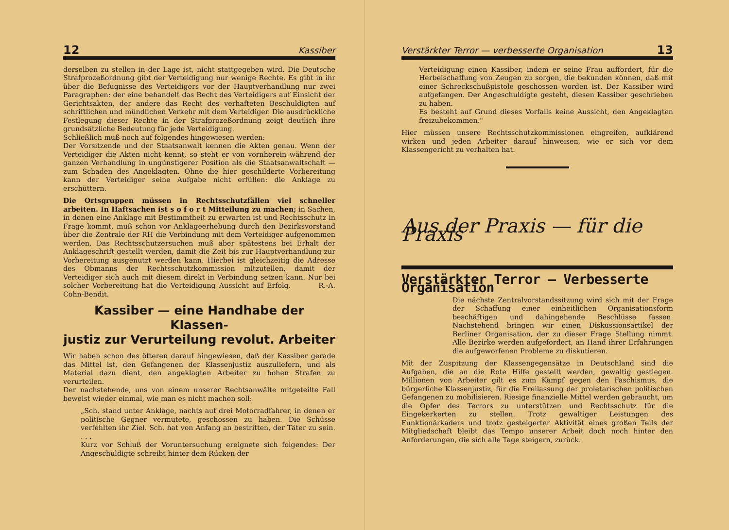12 Kassiber
derselben zu stellen in der Lage ist, nicht stattgegeben wird. Die Deutsche Strafprozeßordnung gibt der Verteidigung nur wenige Rechte. Es gibt in ihr über die Befugnisse des Verteidigers vor der Hauptverhandlung nur zwei Paragraphen: der eine behandelt das Recht des Verteidigers auf Einsicht der Gerichtsakten, der andere das Recht des verhafteten Beschuldigten auf schriftlichen und mündlichen Verkehr mit dem Verteidiger. Die ausdrückliche Festlegung dieser Rechte in der Strafprozeßordnung zeigt deutlich ihre grundsätzliche Bedeutung für jede Verteidigung.
Schließlich muß noch auf folgendes hingewiesen werden:
Der Vorsitzende und der Staatsanwalt kennen die Akten genau. Wenn der Verteidiger die Akten nicht kennt, so steht er von vornherein während der ganzen Verhandlung in ungünstigerer Position als die Staatsanwaltschaft — zum Schaden des Angeklagten. Ohne die hier geschilderte Vorbereitung kann der Verteidiger seine Aufgabe nicht erfüllen: die Anklage zu erschüttern.
Die Ortsgruppen müssen in Rechtsschutzfällen viel schneller arbeiten. In Haftsachen ist s o f o r t Mitteilung zu machen; in Sachen, in denen eine Anklage mit Bestimmtheit zu erwarten ist und Rechtsschutz in Frage kommt, muß schon vor Anklageerhebung durch den Bezirksvorstand über die Zentrale der RH die Verbindung mit dem Verteidiger aufgenommen werden. Das Rechtsschutzersuchen muß aber spätestens bei Erhalt der Anklageschrift gestellt werden, damit die Zeit bis zur Hauptverhandlung zur Vorbereitung ausgenutzt werden kann. Hierbei ist gleichzeitig die Adresse des Obmanns der Rechtsschutzkommission mitzuteilen, damit der Verteidiger sich auch mit diesem direkt in Verbindung setzen kann. Nur bei solcher Vorbereitung hat die Verteidigung Aussicht auf Erfolg. R.-A. Cohn-Bendit.
Kassiber — eine Handhabe der Klassen-
justiz zur Verurteilung revolut. Arbeiter
Wir haben schon des öfteren darauf hingewiesen, daß der Kassiber gerade das Mittel ist, den Gefangenen der Klassenjustiz auszuliefern, und als Material dazu dient, den angeklagten Arbeiter zu hohen Strafen zu verurteilen.
Der nachstehende, uns von einem unserer Rechtsanwälte mitgeteilte Fall beweist wieder einmal, wie man es nicht machen soll:
„Sch. stand unter Anklage, nachts auf drei Motorradfahrer, in denen er politische Gegner vermutete, geschossen zu haben. Die Schüsse verfehlten ihr Ziel. Sch. hat von Anfang an bestritten, der Täter zu sein. . . .
Kurz vor Schluß der Voruntersuchung ereignete sich folgendes: Der Angeschuldigte schreibt hinter dem Rücken der
Verstärkter Terror — verbesserte Organisation 13
Verteidigung einen Kassiber, indem er seine Frau auffordert, für die Herbeischaffung von Zeugen zu sorgen, die bekunden können, daß mit einer Schreckschußpistole geschossen worden ist. Der Kassiber wird aufgefangen. Der Angeschuldigte gesteht, diesen Kassiber geschrieben zu haben.
Es besteht auf Grund dieses Vorfalls keine Aussicht, den Angeklagten freizubekommen."
Hier müssen unsere Rechtsschutzkommissionen eingreifen, aufklärend wirken und jeden Arbeiter darauf hinweisen, wie er sich vor dem Klassengericht zu verhalten hat.
Aus der Praxis — für die Praxis
Verstärkter Terror — Verbesserte Organisation
Die nächste Zentralvorstandssitzung wird sich mit der Frage der Schaffung einer einheitlichen Organisationsform beschäftigen und dahingehende Beschlüsse fassen. Nachstehend bringen wir einen Diskussionsartikel der Berliner Organisation, der zu dieser Frage Stellung nimmt. Alle Bezirke werden aufgefordert, an Hand ihrer Erfahrungen die aufgeworfenen Probleme zu diskutieren.
Mit der Zuspitzung der Klassengegensätze in Deutschland sind die Aufgaben, die an die Rote Hilfe gestellt werden, gewaltig gestiegen. Millionen von Arbeiter gilt es zum Kampf gegen den Faschismus, die bürgerliche Klassenjustiz, für die Freilassung der proletarischen politischen Gefangenen zu mobilisieren. Riesige finanzielle Mittel werden gebraucht, um die Opfer des Terrors zu unterstützen und Rechtsschutz für die Eingekerkerten zu stellen. Trotz gewaltiger Leistungen des Funktionärkaders und trotz gesteigerter Aktivität eines großen Teils der Mitgliedschaft bleibt das Tempo unserer Arbeit doch noch hinter den Anforderungen, die sich alle Tage steigern, zurück.